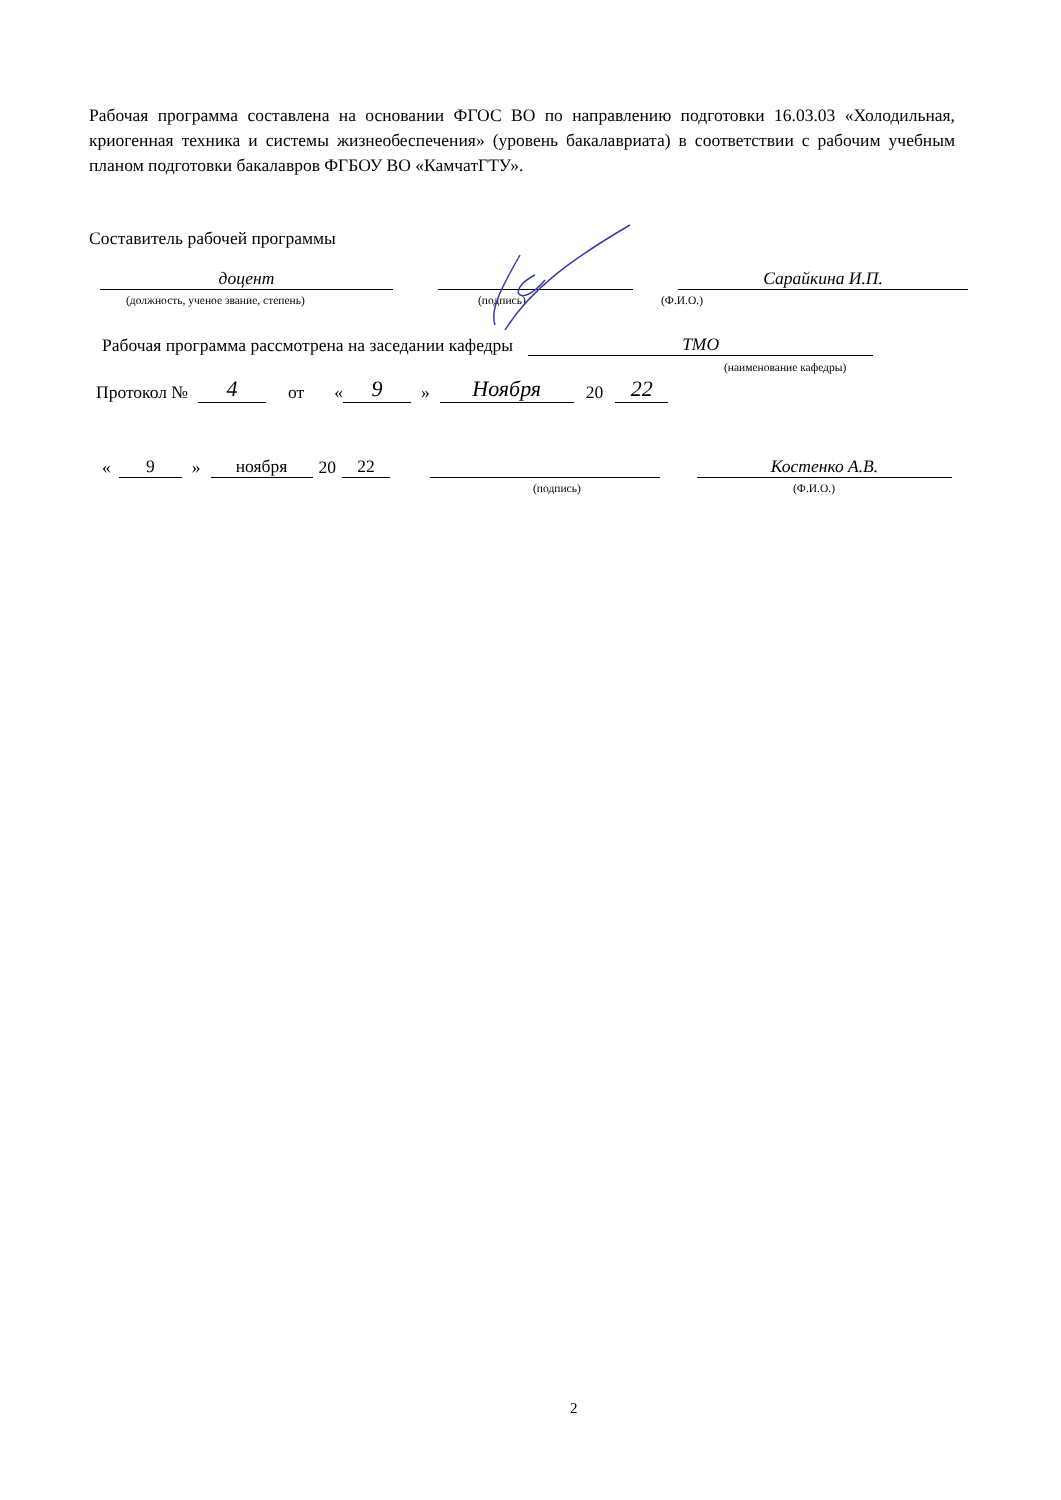Рабочая программа составлена на основании ФГОС ВО по направлению подготовки 16.03.03 «Холодильная, криогенная техника и системы жизнеобеспечения» (уровень бакалавриата) в соответствии с рабочим учебным планом подготовки бакалавров ФГБОУ ВО «КамчатГТУ».
Составитель рабочей программы
доцент Сарайкина И.П.
(должность, ученое звание, степень)
(подпись) (Ф.И.О.)
Рабочая программа рассмотрена на заседании кафедры ТМО
(наименование кафедры)
Протокол № 4 от « 9 » Ноября 20 22
« 9 » ноября 20 22 Костенко А.В.
(подпись) (Ф.И.О.)
2